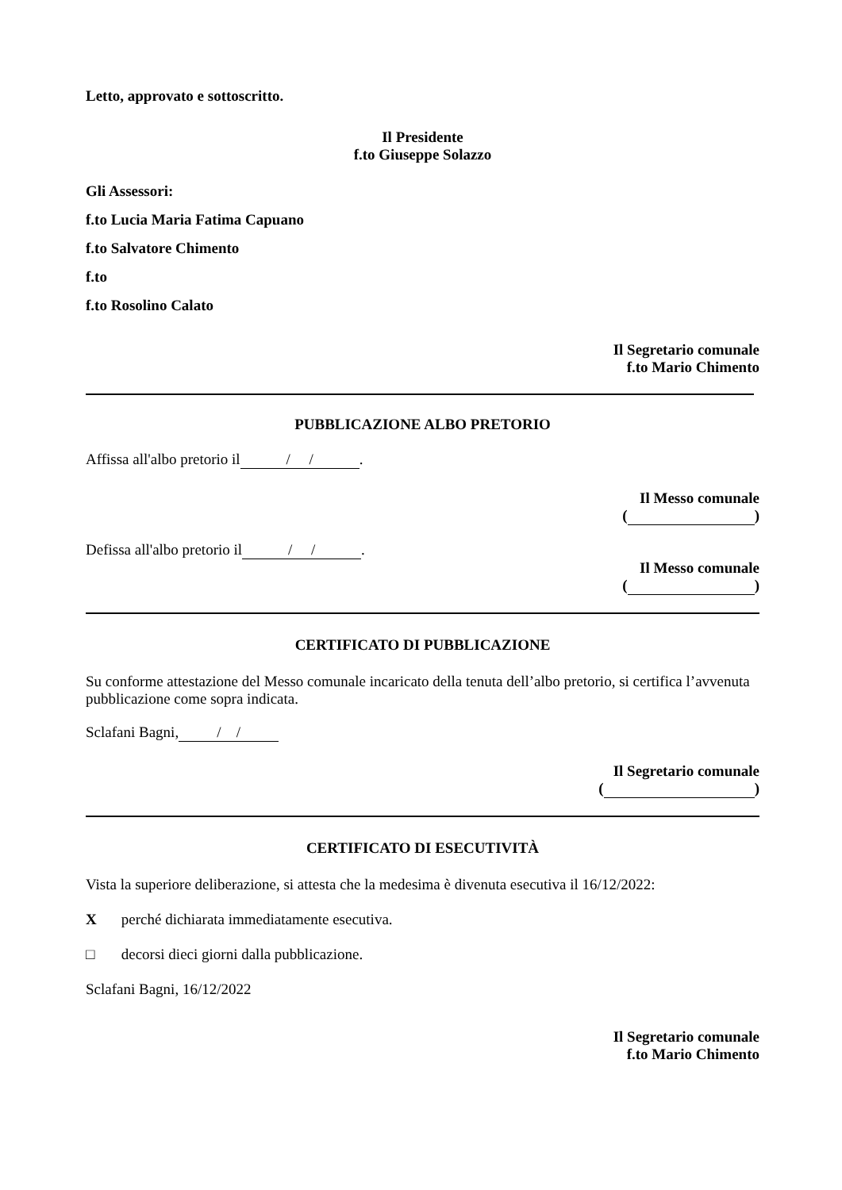Letto, approvato e sottoscritto.
Il Presidente
f.to Giuseppe Solazzo
Gli Assessori:
f.to Lucia Maria Fatima Capuano
f.to Salvatore Chimento
f.to
f.to Rosolino Calato
Il Segretario comunale
f.to Mario Chimento
PUBBLICAZIONE ALBO PRETORIO
Affissa all'albo pretorio il / / .
Il Messo comunale
( )
Defissa all'albo pretorio il / / .
Il Messo comunale
( )
CERTIFICATO DI PUBBLICAZIONE
Su conforme attestazione del Messo comunale incaricato della tenuta dell’albo pretorio, si certifica l’avvenuta pubblicazione come sopra indicata.
Sclafani Bagni, / /
Il Segretario comunale
( )
CERTIFICATO DI ESECUTIVITÀ
Vista la superiore deliberazione, si attesta che la medesima è divenuta esecutiva il 16/12/2022:
X perché dichiarata immediatamente esecutiva.
□ decorsi dieci giorni dalla pubblicazione.
Sclafani Bagni, 16/12/2022
Il Segretario comunale
f.to Mario Chimento